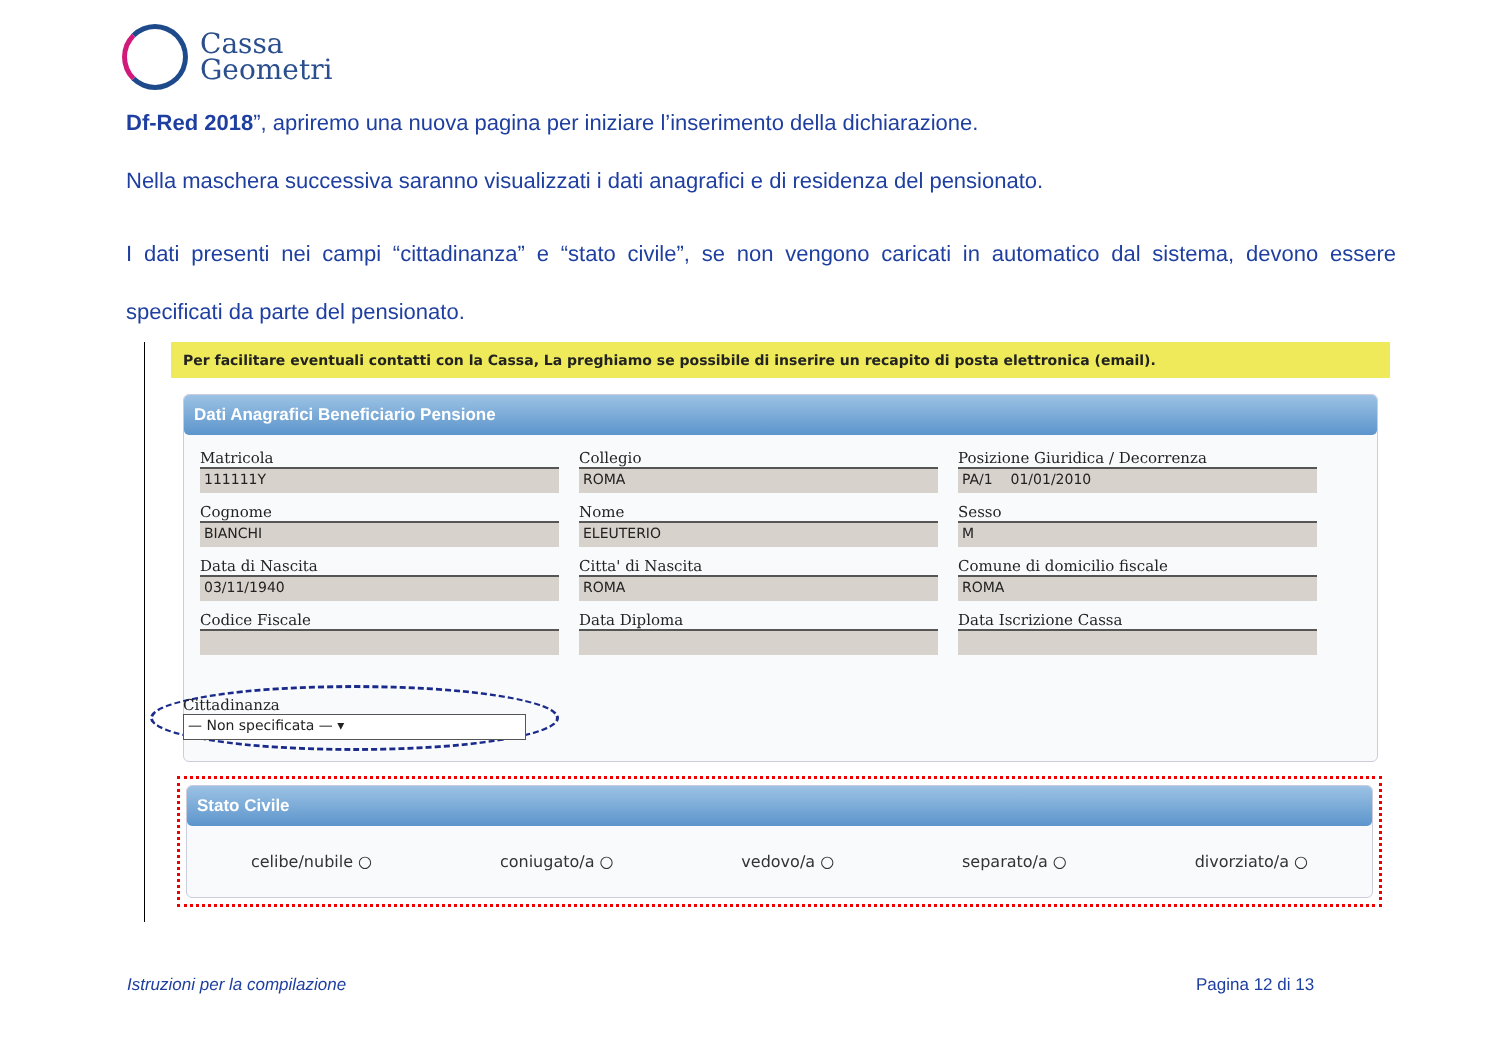Cassa
Geometri
Df-Red 2018”, apriremo una nuova pagina per iniziare l’inserimento della dichiarazione.
Nella maschera successiva saranno visualizzati i dati anagrafici e di residenza del pensionato.
I dati presenti nei campi “cittadinanza” e “stato civile”, se non vengono caricati in automatico dal sistema, devono essere specificati da parte del pensionato.
Per facilitare eventuali contatti con la Cassa, La preghiamo se possibile di inserire un recapito di posta elettronica (email).
Dati Anagrafici Beneficiario Pensione
Matricola
111111Y
Collegio
ROMA
Posizione Giuridica / Decorrenza
PA/1 01/01/2010
Cognome
BIANCHI
Nome
ELEUTERIO
Sesso
M
Data di Nascita
03/11/1940
Citta' di Nascita
ROMA
Comune di domicilio fiscale
ROMA
Codice Fiscale
Data Diploma
Data Iscrizione Cassa
Cittadinanza
— Non specificata — ▾
Stato Civile
celibe/nubile ○ coniugato/a ○ vedovo/a ○ separato/a ○ divorziato/a ○
Istruzioni per la compilazione Pagina 12 di 13